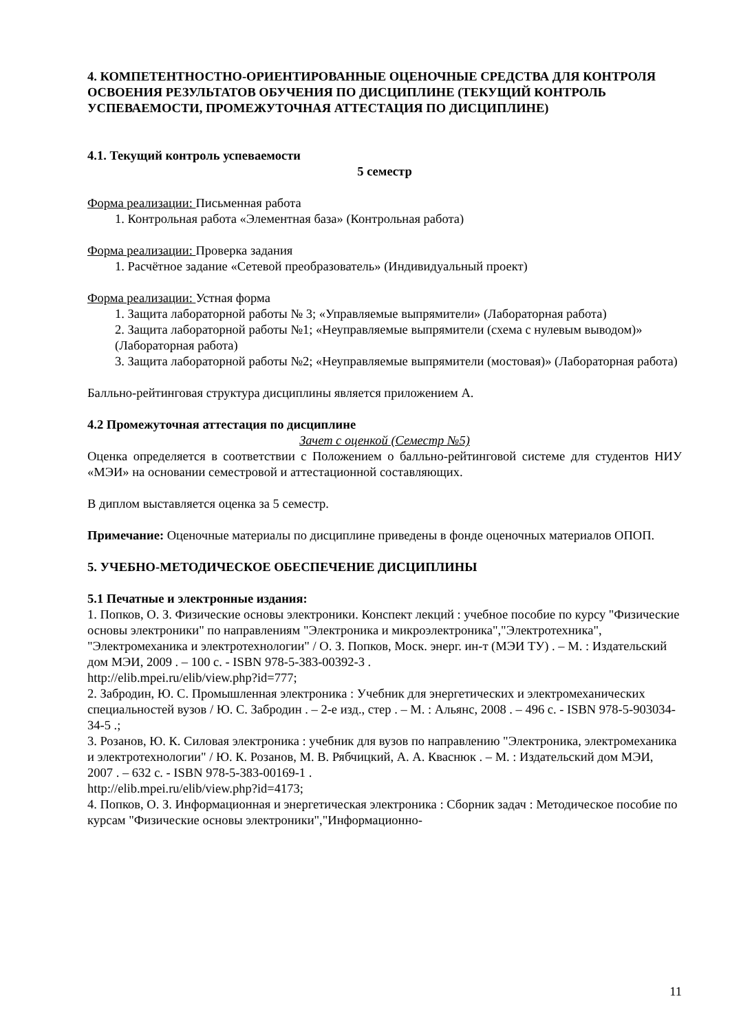4. КОМПЕТЕНТНОСТНО-ОРИЕНТИРОВАННЫЕ ОЦЕНОЧНЫЕ СРЕДСТВА ДЛЯ КОНТРОЛЯ ОСВОЕНИЯ РЕЗУЛЬТАТОВ ОБУЧЕНИЯ ПО ДИСЦИПЛИНЕ (ТЕКУЩИЙ КОНТРОЛЬ УСПЕВАЕМОСТИ, ПРОМЕЖУТОЧНАЯ АТТЕСТАЦИЯ ПО ДИСЦИПЛИНЕ)
4.1. Текущий контроль успеваемости
5 семестр
Форма реализации: Письменная работа
1. Контрольная работа «Элементная база» (Контрольная работа)
Форма реализации: Проверка задания
1. Расчётное задание «Сетевой преобразователь» (Индивидуальный проект)
Форма реализации: Устная форма
1. Защита лабораторной работы № 3; «Управляемые выпрямители» (Лабораторная работа)
2. Защита лабораторной работы №1; «Неуправляемые выпрямители (схема с нулевым выводом)» (Лабораторная работа)
3. Защита лабораторной работы №2; «Неуправляемые выпрямители (мостовая)» (Лабораторная работа)
Балльно-рейтинговая структура дисциплины является приложением А.
4.2 Промежуточная аттестация по дисциплине
Зачет с оценкой (Семестр №5)
Оценка определяется в соответствии с Положением о балльно-рейтинговой системе для студентов НИУ «МЭИ» на основании семестровой и аттестационной составляющих.
В диплом выставляется оценка за 5 семестр.
Примечание: Оценочные материалы по дисциплине приведены в фонде оценочных материалов ОПОП.
5. УЧЕБНО-МЕТОДИЧЕСКОЕ ОБЕСПЕЧЕНИЕ ДИСЦИПЛИНЫ
5.1 Печатные и электронные издания:
1. Попков, О. З. Физические основы электроники. Конспект лекций : учебное пособие по курсу "Физические основы электроники" по направлениям "Электроника и микроэлектроника","Электротехника", "Электромеханика и электротехнологии" / О. З. Попков, Моск. энерг. ин-т (МЭИ ТУ) . – М. : Издательский дом МЭИ, 2009 . – 100 с. - ISBN 978-5-383-00392-3 .
http://elib.mpei.ru/elib/view.php?id=777;
2. Забродин, Ю. С. Промышленная электроника : Учебник для энергетических и электромеханических специальностей вузов / Ю. С. Забродин . – 2-е изд., стер . – М. : Альянс, 2008 . – 496 с. - ISBN 978-5-903034-34-5 .;
3. Розанов, Ю. К. Силовая электроника : учебник для вузов по направлению "Электроника, электромеханика и электротехнологии" / Ю. К. Розанов, М. В. Рябчицкий, А. А. Кваснюк . – М. : Издательский дом МЭИ, 2007 . – 632 с. - ISBN 978-5-383-00169-1 .
http://elib.mpei.ru/elib/view.php?id=4173;
4. Попков, О. З. Информационная и энергетическая электроника : Сборник задач : Методическое пособие по курсам "Физические основы электроники","Информационно-
11